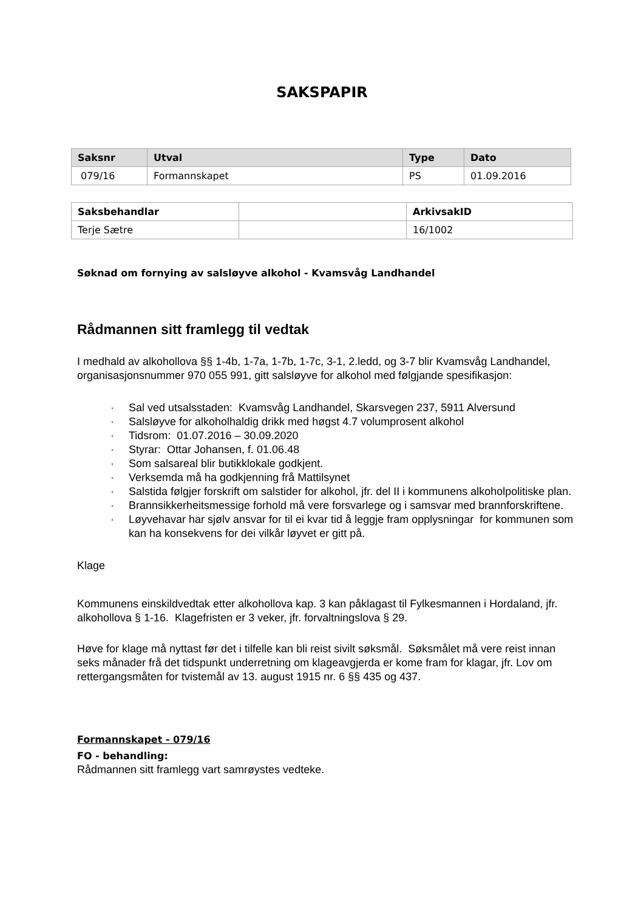SAKSPAPIR
| Saksnr | Utval | Type | Dato |
| --- | --- | --- | --- |
| 079/16 | Formannskapet | PS | 01.09.2016 |
| Saksbehandlar | | ArkivsakID |
| --- | --- | --- |
| Terje Sætre | | 16/1002 |
Søknad om fornying av salsløyve alkohol - Kvamsvåg Landhandel
Rådmannen sitt framlegg til vedtak
I medhald av alkohollova §§ 1-4b, 1-7a, 1-7b, 1-7c, 3-1, 2.ledd, og 3-7 blir Kvamsvåg Landhandel, organisasjonsnummer 970 055 991, gitt salsløyve for alkohol med følgjande spesifikasjon:
· Sal ved utsalsstaden: Kvamsvåg Landhandel, Skarsvegen 237, 5911 Alversund
· Salsløyve for alkoholhaldig drikk med høgst 4.7 volumprosent alkohol
· Tidsrom: 01.07.2016 – 30.09.2020
· Styrar: Ottar Johansen, f. 01.06.48
· Som salsareal blir butikklokale godkjent.
· Verksemda må ha godkjenning frå Mattilsynet
· Salstida følgjer forskrift om salstider for alkohol, jfr. del II i kommunens alkoholpolitiske plan.
· Brannsikkerheitsmessige forhold må vere forsvarlege og i samsvar med brannforskriftene.
· Løyvehavar har sjølv ansvar for til ei kvar tid å leggje fram opplysningar for kommunen som kan ha konsekvens for dei vilkår løyvet er gitt på.
Klage
Kommunens einskildvedtak etter alkohollova kap. 3 kan påklagast til Fylkesmannen i Hordaland, jfr. alkohollova § 1-16. Klagefristen er 3 veker, jfr. forvaltningslova § 29.
Høve for klage må nyttast før det i tilfelle kan bli reist sivilt søksmål. Søksmålet må vere reist innan seks månader frå det tidspunkt underretning om klageavgjerda er kome fram for klagar, jfr. Lov om rettergangsmåten for tvistemål av 13. august 1915 nr. 6 §§ 435 og 437.
Formannskapet - 079/16
FO - behandling:
Rådmannen sitt framlegg vart samrøystes vedteke.